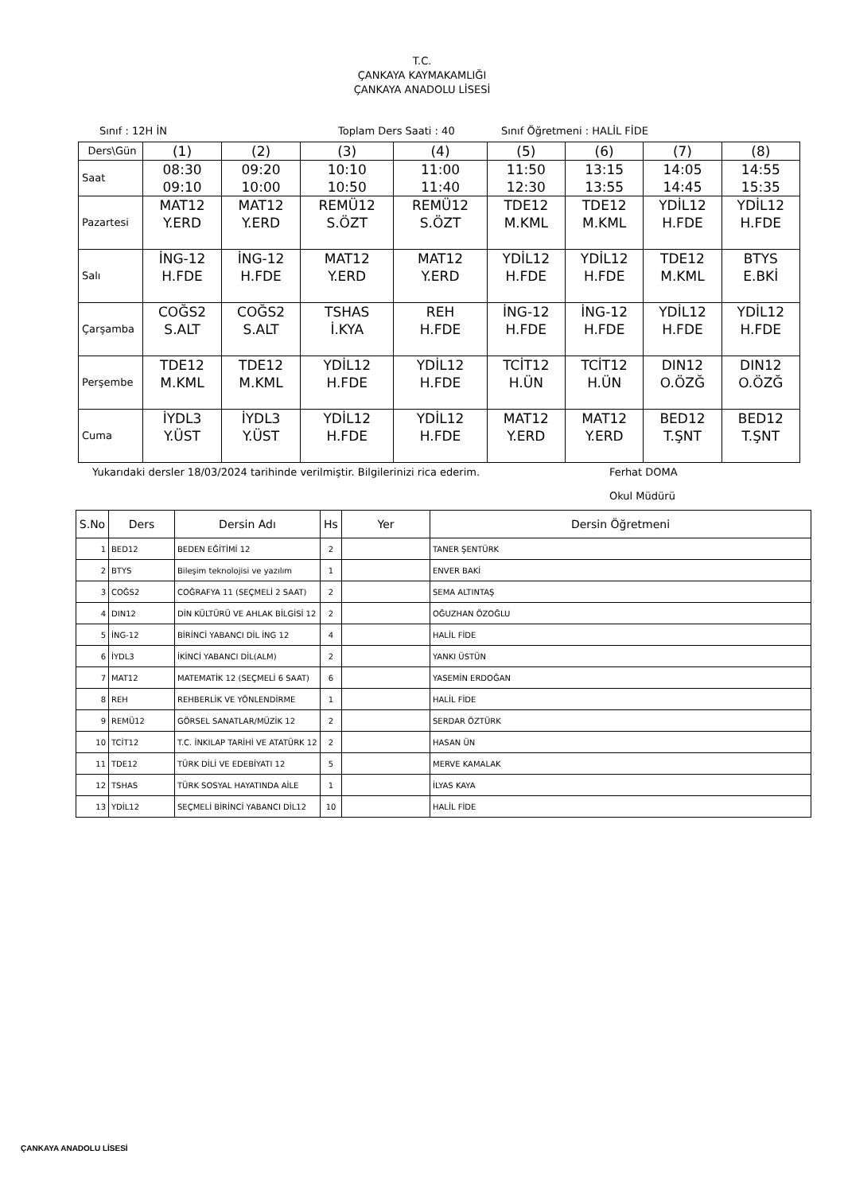T.C.
ÇANKAYA KAYMAKAMLIĞI
ÇANKAYA ANADOLU LİSESİ
Sınıf : 12H İN Toplam Ders Saati : 40 Sınıf Öğretmeni : HALİL FİDE
| Ders\Gün | (1) | (2) | (3) | (4) | (5) | (6) | (7) | (8) |
| Saat | 08:30 09:10 | 09:20 10:00 | 10:10 10:50 | 11:00 11:40 | 11:50 12:30 | 13:15 13:55 | 14:05 14:45 | 14:55 15:35 |
| Pazartesi | MAT12 Y.ERD | MAT12 Y.ERD | REMÜ12 S.ÖZT | REMÜ12 S.ÖZT | TDE12 M.KML | TDE12 M.KML | YDİL12 H.FDE | YDİL12 H.FDE |
| Salı | İNG-12 H.FDE | İNG-12 H.FDE | MAT12 Y.ERD | MAT12 Y.ERD | YDİL12 H.FDE | YDİL12 H.FDE | TDE12 M.KML | BTYS E.BKİ |
| Çarşamba | COĞS2 S.ALT | COĞS2 S.ALT | TSHAS İ.KYA | REH H.FDE | İNG-12 H.FDE | İNG-12 H.FDE | YDİL12 H.FDE | YDİL12 H.FDE |
| Perşembe | TDE12 M.KML | TDE12 M.KML | YDİL12 H.FDE | YDİL12 H.FDE | TCİT12 H.ÜN | TCİT12 H.ÜN | DIN12 O.ÖZĞ | DIN12 O.ÖZĞ |
| Cuma | İYDL3 Y.ÜST | İYDL3 Y.ÜST | YDİL12 H.FDE | YDİL12 H.FDE | MAT12 Y.ERD | MAT12 Y.ERD | BED12 T.ŞNT | BED12 T.ŞNT |
Yukarıdaki dersler 18/03/2024 tarihinde verilmiştir. Bilgilerinizi rica ederim. Ferhat DOMA
Okul Müdürü
| S.No | Ders | Dersin Adı | Hs | Yer | Dersin Öğretmeni |
| --- | --- | --- | --- | --- | --- |
| 1 | BED12 | BEDEN EĞİTİMİ 12 | 2 | | TANER ŞENTÜRK |
| 2 | BTYS | Bileşim teknolojisi ve yazılım | 1 | | ENVER BAKİ |
| 3 | COĞS2 | COĞRAFYA 11 (SEÇMELİ 2 SAAT) | 2 | | SEMA ALTINTAŞ |
| 4 | DIN12 | DİN KÜLTÜRÜ VE AHLAK BİLGİSİ 12 | 2 | | OĞUZHAN ÖZOĞLU |
| 5 | İNG-12 | BİRİNCİ YABANCI DİL İNG 12 | 4 | | HALİL FİDE |
| 6 | İYDL3 | İKİNCİ YABANCI DİL(ALM) | 2 | | YANKI ÜSTÜN |
| 7 | MAT12 | MATEMATİK 12 (SEÇMELİ 6 SAAT) | 6 | | YASEMİN ERDOĞAN |
| 8 | REH | REHBERLİK VE YÖNLENDİRME | 1 | | HALİL FİDE |
| 9 | REMÜ12 | GÖRSEL SANATLAR/MÜZİK 12 | 2 | | SERDAR ÖZTÜRK |
| 10 | TCİT12 | T.C. İNKILAP TARİHİ VE ATATÜRK 12 | 2 | | HASAN ÜN |
| 11 | TDE12 | TÜRK DİLİ VE EDEBİYATI 12 | 5 | | MERVE KAMALAK |
| 12 | TSHAS | TÜRK SOSYAL HAYATINDA AİLE | 1 | | İLYAS KAYA |
| 13 | YDİL12 | SEÇMELİ BİRİNCİ YABANCI DİL12 | 10 | | HALİL FİDE |
ÇANKAYA ANADOLU LİSESİ